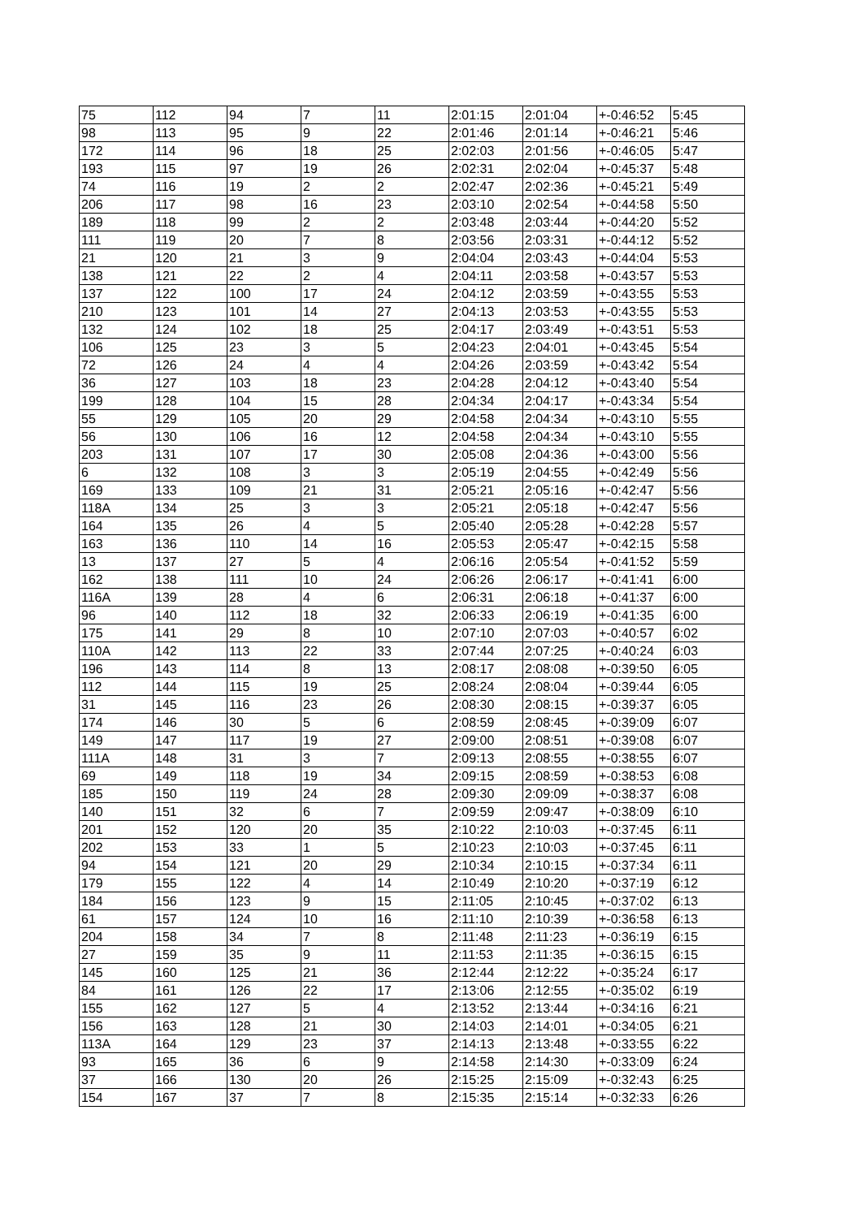| 75 | 112 | 94 | 7 | 11 | 2:01:15 | 2:01:04 | +-0:46:52 | 5:45 |
| 98 | 113 | 95 | 9 | 22 | 2:01:46 | 2:01:14 | +-0:46:21 | 5:46 |
| 172 | 114 | 96 | 18 | 25 | 2:02:03 | 2:01:56 | +-0:46:05 | 5:47 |
| 193 | 115 | 97 | 19 | 26 | 2:02:31 | 2:02:04 | +-0:45:37 | 5:48 |
| 74 | 116 | 19 | 2 | 2 | 2:02:47 | 2:02:36 | +-0:45:21 | 5:49 |
| 206 | 117 | 98 | 16 | 23 | 2:03:10 | 2:02:54 | +-0:44:58 | 5:50 |
| 189 | 118 | 99 | 2 | 2 | 2:03:48 | 2:03:44 | +-0:44:20 | 5:52 |
| 111 | 119 | 20 | 7 | 8 | 2:03:56 | 2:03:31 | +-0:44:12 | 5:52 |
| 21 | 120 | 21 | 3 | 9 | 2:04:04 | 2:03:43 | +-0:44:04 | 5:53 |
| 138 | 121 | 22 | 2 | 4 | 2:04:11 | 2:03:58 | +-0:43:57 | 5:53 |
| 137 | 122 | 100 | 17 | 24 | 2:04:12 | 2:03:59 | +-0:43:55 | 5:53 |
| 210 | 123 | 101 | 14 | 27 | 2:04:13 | 2:03:53 | +-0:43:55 | 5:53 |
| 132 | 124 | 102 | 18 | 25 | 2:04:17 | 2:03:49 | +-0:43:51 | 5:53 |
| 106 | 125 | 23 | 3 | 5 | 2:04:23 | 2:04:01 | +-0:43:45 | 5:54 |
| 72 | 126 | 24 | 4 | 4 | 2:04:26 | 2:03:59 | +-0:43:42 | 5:54 |
| 36 | 127 | 103 | 18 | 23 | 2:04:28 | 2:04:12 | +-0:43:40 | 5:54 |
| 199 | 128 | 104 | 15 | 28 | 2:04:34 | 2:04:17 | +-0:43:34 | 5:54 |
| 55 | 129 | 105 | 20 | 29 | 2:04:58 | 2:04:34 | +-0:43:10 | 5:55 |
| 56 | 130 | 106 | 16 | 12 | 2:04:58 | 2:04:34 | +-0:43:10 | 5:55 |
| 203 | 131 | 107 | 17 | 30 | 2:05:08 | 2:04:36 | +-0:43:00 | 5:56 |
| 6 | 132 | 108 | 3 | 3 | 2:05:19 | 2:04:55 | +-0:42:49 | 5:56 |
| 169 | 133 | 109 | 21 | 31 | 2:05:21 | 2:05:16 | +-0:42:47 | 5:56 |
| 118A | 134 | 25 | 3 | 3 | 2:05:21 | 2:05:18 | +-0:42:47 | 5:56 |
| 164 | 135 | 26 | 4 | 5 | 2:05:40 | 2:05:28 | +-0:42:28 | 5:57 |
| 163 | 136 | 110 | 14 | 16 | 2:05:53 | 2:05:47 | +-0:42:15 | 5:58 |
| 13 | 137 | 27 | 5 | 4 | 2:06:16 | 2:05:54 | +-0:41:52 | 5:59 |
| 162 | 138 | 111 | 10 | 24 | 2:06:26 | 2:06:17 | +-0:41:41 | 6:00 |
| 116A | 139 | 28 | 4 | 6 | 2:06:31 | 2:06:18 | +-0:41:37 | 6:00 |
| 96 | 140 | 112 | 18 | 32 | 2:06:33 | 2:06:19 | +-0:41:35 | 6:00 |
| 175 | 141 | 29 | 8 | 10 | 2:07:10 | 2:07:03 | +-0:40:57 | 6:02 |
| 110A | 142 | 113 | 22 | 33 | 2:07:44 | 2:07:25 | +-0:40:24 | 6:03 |
| 196 | 143 | 114 | 8 | 13 | 2:08:17 | 2:08:08 | +-0:39:50 | 6:05 |
| 112 | 144 | 115 | 19 | 25 | 2:08:24 | 2:08:04 | +-0:39:44 | 6:05 |
| 31 | 145 | 116 | 23 | 26 | 2:08:30 | 2:08:15 | +-0:39:37 | 6:05 |
| 174 | 146 | 30 | 5 | 6 | 2:08:59 | 2:08:45 | +-0:39:09 | 6:07 |
| 149 | 147 | 117 | 19 | 27 | 2:09:00 | 2:08:51 | +-0:39:08 | 6:07 |
| 111A | 148 | 31 | 3 | 7 | 2:09:13 | 2:08:55 | +-0:38:55 | 6:07 |
| 69 | 149 | 118 | 19 | 34 | 2:09:15 | 2:08:59 | +-0:38:53 | 6:08 |
| 185 | 150 | 119 | 24 | 28 | 2:09:30 | 2:09:09 | +-0:38:37 | 6:08 |
| 140 | 151 | 32 | 6 | 7 | 2:09:59 | 2:09:47 | +-0:38:09 | 6:10 |
| 201 | 152 | 120 | 20 | 35 | 2:10:22 | 2:10:03 | +-0:37:45 | 6:11 |
| 202 | 153 | 33 | 1 | 5 | 2:10:23 | 2:10:03 | +-0:37:45 | 6:11 |
| 94 | 154 | 121 | 20 | 29 | 2:10:34 | 2:10:15 | +-0:37:34 | 6:11 |
| 179 | 155 | 122 | 4 | 14 | 2:10:49 | 2:10:20 | +-0:37:19 | 6:12 |
| 184 | 156 | 123 | 9 | 15 | 2:11:05 | 2:10:45 | +-0:37:02 | 6:13 |
| 61 | 157 | 124 | 10 | 16 | 2:11:10 | 2:10:39 | +-0:36:58 | 6:13 |
| 204 | 158 | 34 | 7 | 8 | 2:11:48 | 2:11:23 | +-0:36:19 | 6:15 |
| 27 | 159 | 35 | 9 | 11 | 2:11:53 | 2:11:35 | +-0:36:15 | 6:15 |
| 145 | 160 | 125 | 21 | 36 | 2:12:44 | 2:12:22 | +-0:35:24 | 6:17 |
| 84 | 161 | 126 | 22 | 17 | 2:13:06 | 2:12:55 | +-0:35:02 | 6:19 |
| 155 | 162 | 127 | 5 | 4 | 2:13:52 | 2:13:44 | +-0:34:16 | 6:21 |
| 156 | 163 | 128 | 21 | 30 | 2:14:03 | 2:14:01 | +-0:34:05 | 6:21 |
| 113A | 164 | 129 | 23 | 37 | 2:14:13 | 2:13:48 | +-0:33:55 | 6:22 |
| 93 | 165 | 36 | 6 | 9 | 2:14:58 | 2:14:30 | +-0:33:09 | 6:24 |
| 37 | 166 | 130 | 20 | 26 | 2:15:25 | 2:15:09 | +-0:32:43 | 6:25 |
| 154 | 167 | 37 | 7 | 8 | 2:15:35 | 2:15:14 | +-0:32:33 | 6:26 |